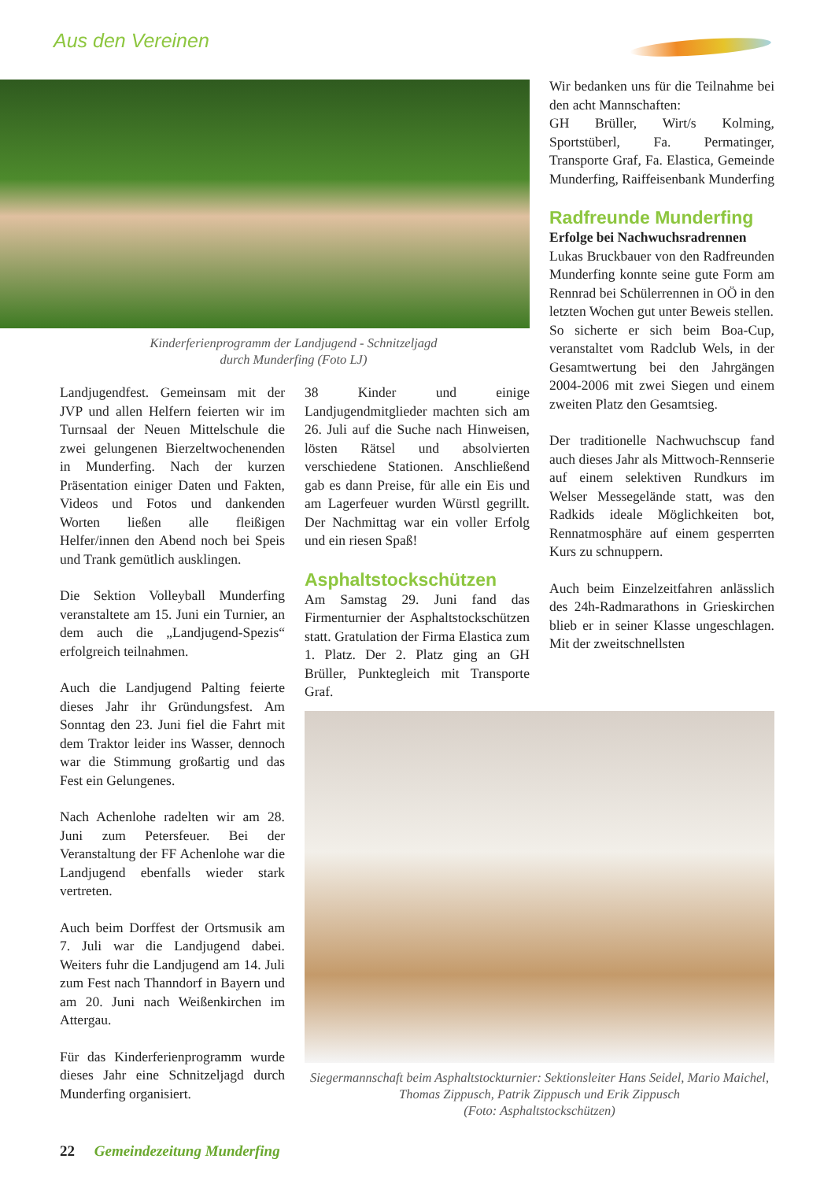Aus den Vereinen
Kinderferienprogramm der Landjugend - Schnitzeljagd
durch Munderfing (Foto LJ)
Landjugendfest. Gemeinsam mit der JVP und allen Helfern feierten wir im Turnsaal der Neuen Mittelschule die zwei gelungenen Bierzeltwochenenden in Munderfing. Nach der kurzen Präsentation einiger Daten und Fakten, Videos und Fotos und dankenden Worten ließen alle fleißigen Helfer/innen den Abend noch bei Speis und Trank gemütlich ausklingen.
Die Sektion Volleyball Munderfing veranstaltete am 15. Juni ein Turnier, an dem auch die „Landjugend-Spezis“ erfolgreich teilnahmen.
Auch die Landjugend Palting feierte dieses Jahr ihr Gründungsfest. Am Sonntag den 23. Juni fiel die Fahrt mit dem Traktor leider ins Wasser, dennoch war die Stimmung großartig und das Fest ein Gelungenes.
Nach Achenlohe radelten wir am 28. Juni zum Petersfeuer. Bei der Veranstaltung der FF Achenlohe war die Landjugend ebenfalls wieder stark vertreten.
Auch beim Dorffest der Ortsmusik am 7. Juli war die Landjugend dabei. Weiters fuhr die Landjugend am 14. Juli zum Fest nach Thanndorf in Bayern und am 20. Juni nach Weißenkirchen im Attergau.
Für das Kinderferienprogramm wurde dieses Jahr eine Schnitzeljagd durch Munderfing organisiert.
38 Kinder und einige Landjugendmitglieder machten sich am 26. Juli auf die Suche nach Hinweisen, lösten Rätsel und absolvierten verschiedene Stationen. Anschließend gab es dann Preise, für alle ein Eis und am Lagerfeuer wurden Würstl gegrillt. Der Nachmittag war ein voller Erfolg und ein riesen Spaß!
Asphaltstockschützen
Am Samstag 29. Juni fand das Firmenturnier der Asphaltstockschützen statt. Gratulation der Firma Elastica zum 1. Platz. Der 2. Platz ging an GH Brüller, Punktegleich mit Transporte Graf.
Wir bedanken uns für die Teilnahme bei den acht Mannschaften:
GH Brüller, Wirt/s Kolming, Sportstüberl, Fa. Permatinger, Transporte Graf, Fa. Elastica, Gemeinde Munderfing, Raiffeisenbank Munderfing
Radfreunde Munderfing
Erfolge bei Nachwuchsradrennen
Lukas Bruckbauer von den Radfreunden Munderfing konnte seine gute Form am Rennrad bei Schülerrennen in OÖ in den letzten Wochen gut unter Beweis stellen.
So sicherte er sich beim Boa-Cup, veranstaltet vom Radclub Wels, in der Gesamtwertung bei den Jahrgängen 2004-2006 mit zwei Siegen und einem zweiten Platz den Gesamtsieg.
Der traditionelle Nachwuchscup fand auch dieses Jahr als Mittwoch-Rennserie auf einem selektiven Rundkurs im Welser Messegelände statt, was den Radkids ideale Möglichkeiten bot, Rennatmosphäre auf einem gesperrten Kurs zu schnuppern.
Auch beim Einzelzeitfahren anlässlich des 24h-Radmarathons in Grieskirchen blieb er in seiner Klasse ungeschlagen. Mit der zweitschnellsten
Siegermannschaft beim Asphaltstockturnier: Sektionsleiter Hans Seidel, Mario Maichel, Thomas Zippusch, Patrik Zippusch und Erik Zippusch
(Foto: Asphaltstockschützen)
22 Gemeindezeitung Munderfing